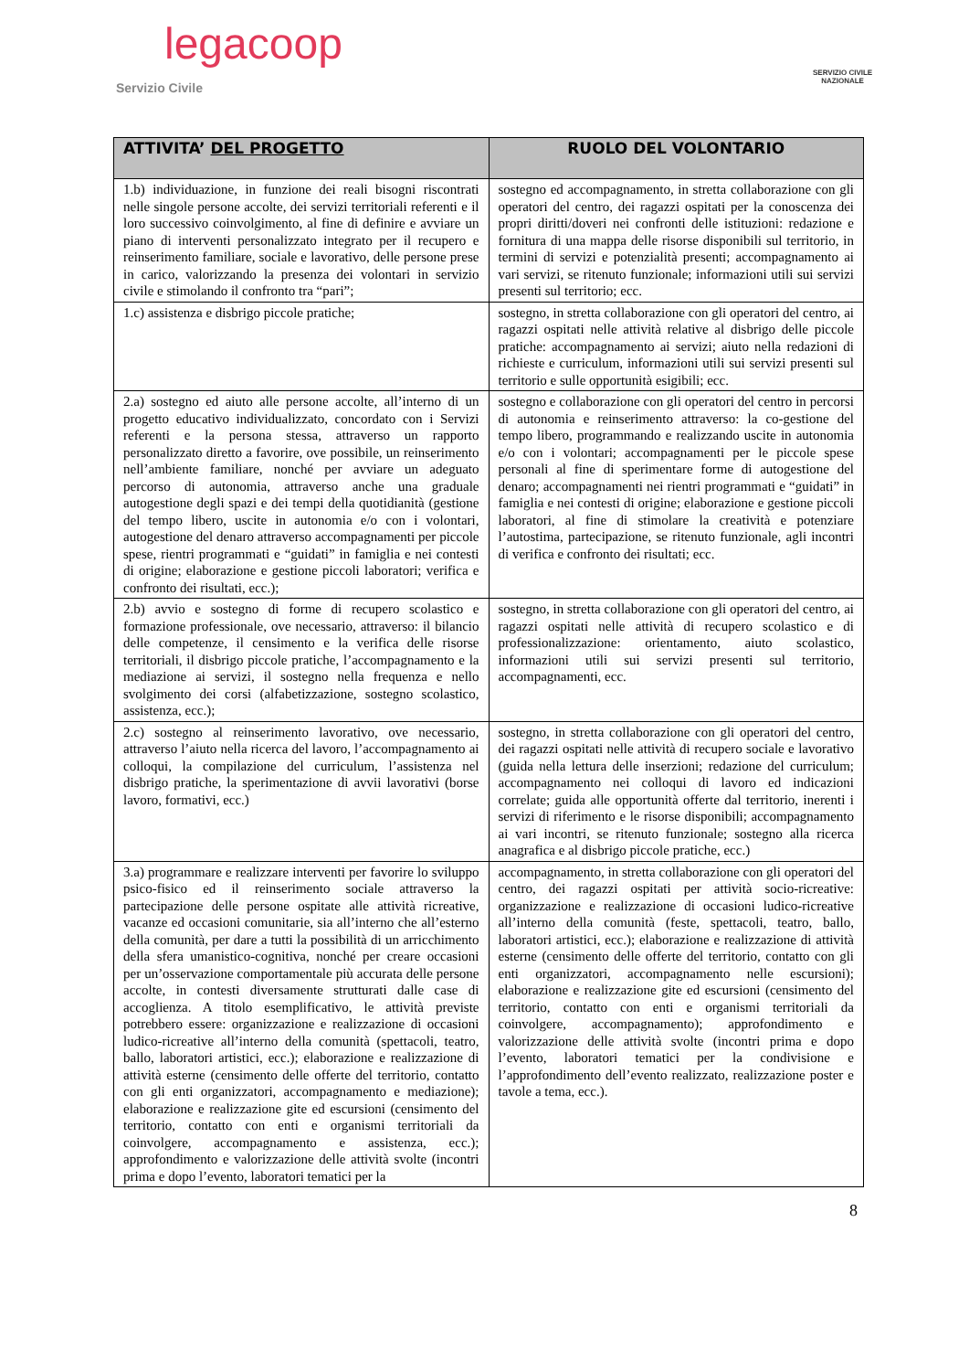legacoop
Servizio Civile
SERVIZIO CIVILE
NAZIONALE
| ATTIVITA’ DEL PROGETTO | RUOLO DEL VOLONTARIO |
| --- | --- |
| 1.b) individuazione, in funzione dei reali bisogni riscontrati nelle singole persone accolte, dei servizi territoriali referenti e il loro successivo coinvolgimento, al fine di definire e avviare un piano di interventi personalizzato integrato per il recupero e reinserimento familiare, sociale e lavorativo, delle persone prese in carico, valorizzando la presenza dei volontari in servizio civile e stimolando il confronto tra “pari”; | sostegno ed accompagnamento, in stretta collaborazione con gli operatori del centro, dei ragazzi ospitati per la conoscenza dei propri diritti/doveri nei confronti delle istituzioni: redazione e fornitura di una mappa delle risorse disponibili sul territorio, in termini di servizi e potenzialità presenti; accompagnamento ai vari servizi, se ritenuto funzionale; informazioni utili sui servizi presenti sul territorio; ecc. |
| 1.c) assistenza e disbrigo piccole pratiche; | sostegno, in stretta collaborazione con gli operatori del centro, ai ragazzi ospitati nelle attività relative al disbrigo delle piccole pratiche: accompagnamento ai servizi; aiuto nella redazioni di richieste e curriculum, informazioni utili sui servizi presenti sul territorio e sulle opportunità esigibili; ecc. |
| 2.a) sostegno ed aiuto alle persone accolte, all’interno di un progetto educativo individualizzato, concordato con i Servizi referenti e la persona stessa, attraverso un rapporto personalizzato diretto a favorire, ove possibile, un reinserimento nell’ambiente familiare, nonché per avviare un adeguato percorso di autonomia, attraverso anche una graduale autogestione degli spazi e dei tempi della quotidianità (gestione del tempo libero, uscite in autonomia e/o con i volontari, autogestione del denaro attraverso accompagnamenti per piccole spese, rientri programmati e “guidati” in famiglia e nei contesti di origine; elaborazione e gestione piccoli laboratori; verifica e confronto dei risultati, ecc.); | sostegno e collaborazione con gli operatori del centro in percorsi di autonomia e reinserimento attraverso: la co-gestione del tempo libero, programmando e realizzando uscite in autonomia e/o con i volontari; accompagnamenti per le piccole spese personali al fine di sperimentare forme di autogestione del denaro; accompagnamenti nei rientri programmati e “guidati” in famiglia e nei contesti di origine; elaborazione e gestione piccoli laboratori, al fine di stimolare la creatività e potenziare l’autostima, partecipazione, se ritenuto funzionale, agli incontri di verifica e confronto dei risultati; ecc. |
| 2.b) avvio e sostegno di forme di recupero scolastico e formazione professionale, ove necessario, attraverso: il bilancio delle competenze, il censimento e la verifica delle risorse territoriali, il disbrigo piccole pratiche, l’accompagnamento e la mediazione ai servizi, il sostegno nella frequenza e nello svolgimento dei corsi (alfabetizzazione, sostegno scolastico, assistenza, ecc.); | sostegno, in stretta collaborazione con gli operatori del centro, ai ragazzi ospitati nelle attività di recupero scolastico e di professionalizzazione: orientamento, aiuto scolastico, informazioni utili sui servizi presenti sul territorio, accompagnamenti, ecc. |
| 2.c) sostegno al reinserimento lavorativo, ove necessario, attraverso l’aiuto nella ricerca del lavoro, l’accompagnamento ai colloqui, la compilazione del curriculum, l’assistenza nel disbrigo pratiche, la sperimentazione di avvii lavorativi (borse lavoro, formativi, ecc.) | sostegno, in stretta collaborazione con gli operatori del centro, dei ragazzi ospitati nelle attività di recupero sociale e lavorativo (guida nella lettura delle inserzioni; redazione del curriculum; accompagnamento nei colloqui di lavoro ed indicazioni correlate; guida alle opportunità offerte dal territorio, inerenti i servizi di riferimento e le risorse disponibili; accompagnamento ai vari incontri, se ritenuto funzionale; sostegno alla ricerca anagrafica e al disbrigo piccole pratiche, ecc.) |
| 3.a) programmare e realizzare interventi per favorire lo sviluppo psico-fisico ed il reinserimento sociale attraverso la partecipazione delle persone ospitate alle attività ricreative, vacanze ed occasioni comunitarie, sia all’interno che all’esterno della comunità, per dare a tutti la possibilità di un arricchimento della sfera umanistico-cognitiva, nonché per creare occasioni per un’osservazione comportamentale più accurata delle persone accolte, in contesti diversamente strutturati dalle case di accoglienza. A titolo esemplificativo, le attività previste potrebbero essere: organizzazione e realizzazione di occasioni ludico-ricreative all’interno della comunità (spettacoli, teatro, ballo, laboratori artistici, ecc.); elaborazione e realizzazione di attività esterne (censimento delle offerte del territorio, contatto con gli enti organizzatori, accompagnamento e mediazione); elaborazione e realizzazione gite ed escursioni (censimento del territorio, contatto con enti e organismi territoriali da coinvolgere, accompagnamento e assistenza, ecc.); approfondimento e valorizzazione delle attività svolte (incontri prima e dopo l’evento, laboratori tematici per la | accompagnamento, in stretta collaborazione con gli operatori del centro, dei ragazzi ospitati per attività socio-ricreative: organizzazione e realizzazione di occasioni ludico-ricreative all’interno della comunità (feste, spettacoli, teatro, ballo, laboratori artistici, ecc.); elaborazione e realizzazione di attività esterne (censimento delle offerte del territorio, contatto con gli enti organizzatori, accompagnamento nelle escursioni); elaborazione e realizzazione gite ed escursioni (censimento del territorio, contatto con enti e organismi territoriali da coinvolgere, accompagnamento); approfondimento e valorizzazione delle attività svolte (incontri prima e dopo l’evento, laboratori tematici per la condivisione e l’approfondimento dell’evento realizzato, realizzazione poster e tavole a tema, ecc.). |
8